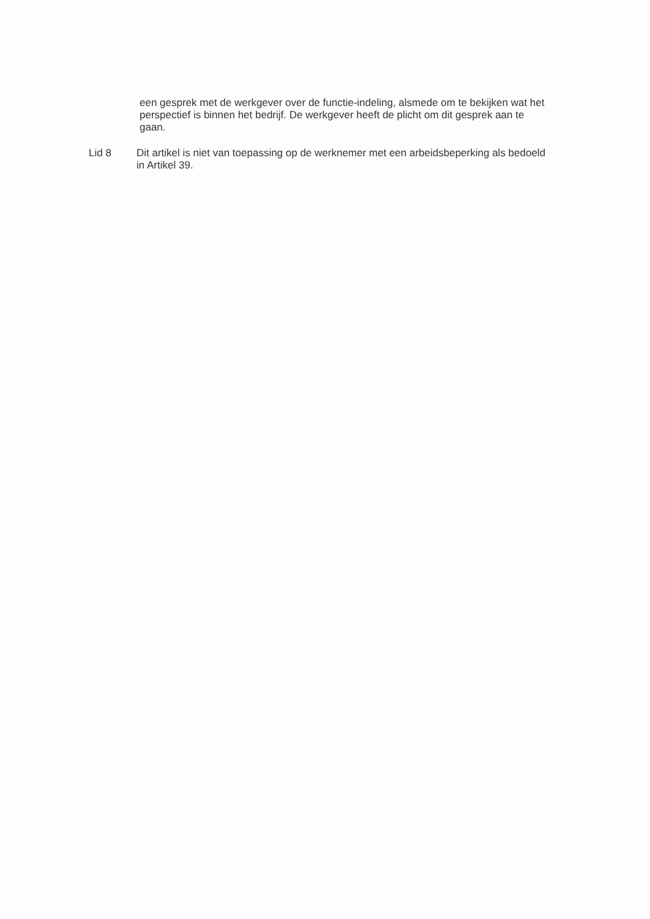een gesprek met de werkgever over de functie-indeling, alsmede om te bekijken wat het perspectief is binnen het bedrijf. De werkgever heeft de plicht om dit gesprek aan te gaan.
Lid 8 Dit artikel is niet van toepassing op de werknemer met een arbeidsbeperking als bedoeld in Artikel 39.